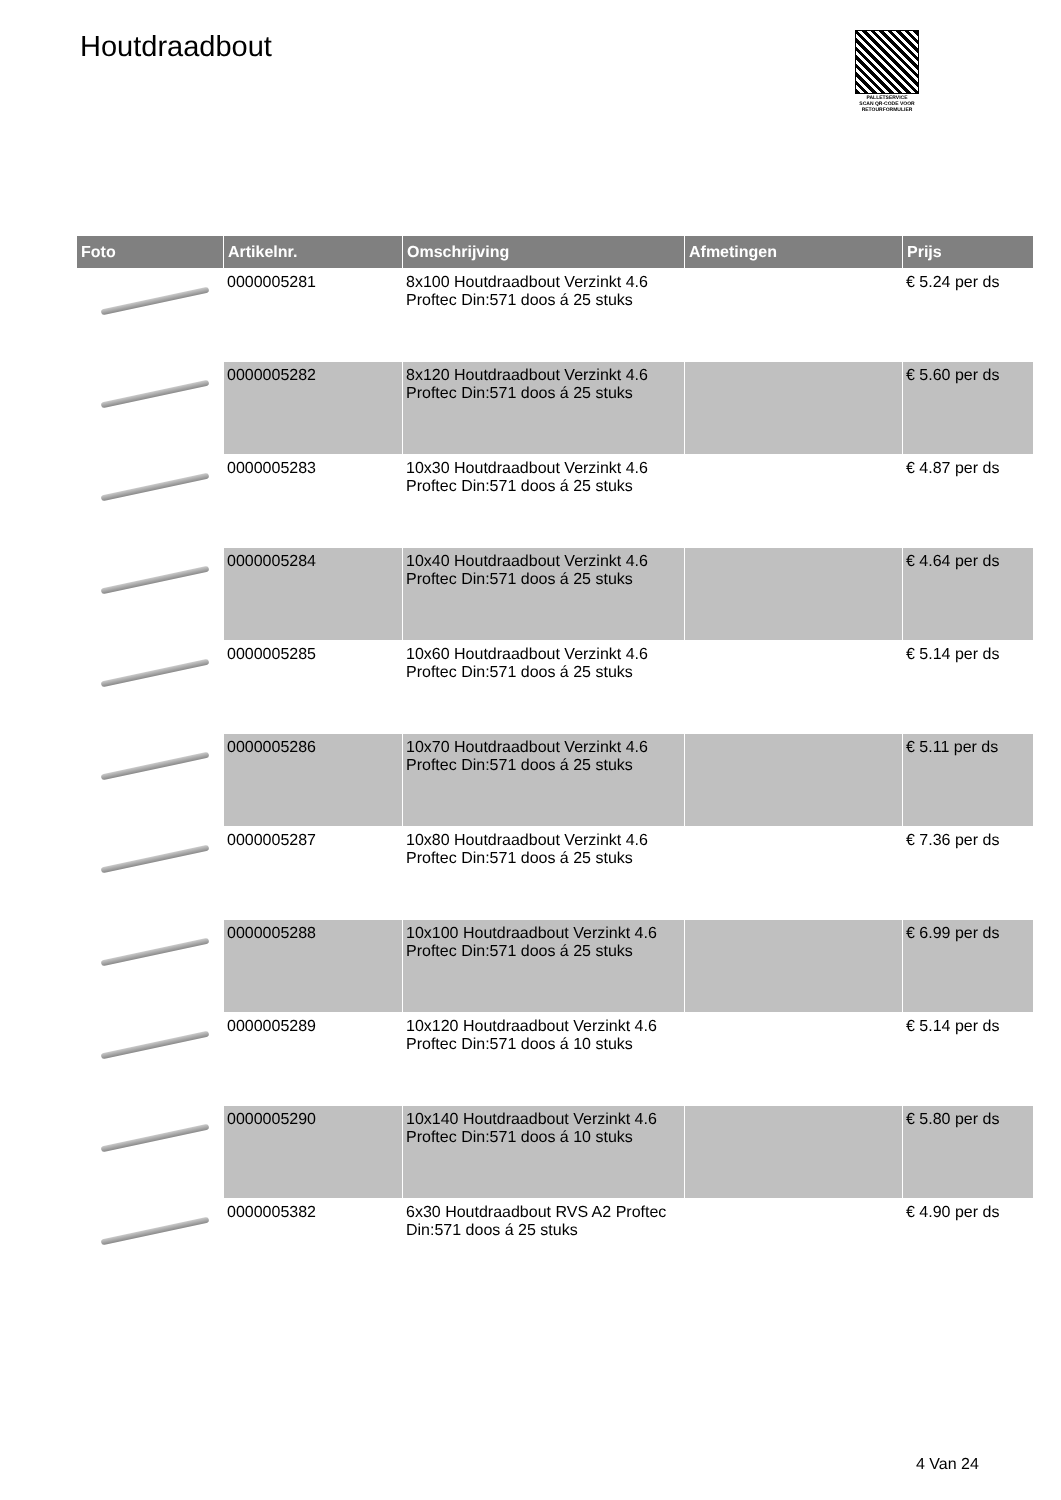Houtdraadbout
PALLETSERVICE
SCAN QR-CODE VOOR RETOURFORMULIER
| Foto | Artikelnr. | Omschrijving | Afmetingen | Prijs |
| --- | --- | --- | --- | --- |
| | 0000005281 | 8x100 Houtdraadbout Verzinkt 4.6 Proftec Din:571 doos á 25 stuks | | € 5.24 per ds |
| | 0000005282 | 8x120 Houtdraadbout Verzinkt 4.6 Proftec Din:571 doos á 25 stuks | | € 5.60 per ds |
| | 0000005283 | 10x30 Houtdraadbout Verzinkt 4.6 Proftec Din:571 doos á 25 stuks | | € 4.87 per ds |
| | 0000005284 | 10x40 Houtdraadbout Verzinkt 4.6 Proftec Din:571 doos á 25 stuks | | € 4.64 per ds |
| | 0000005285 | 10x60 Houtdraadbout Verzinkt 4.6 Proftec Din:571 doos á 25 stuks | | € 5.14 per ds |
| | 0000005286 | 10x70 Houtdraadbout Verzinkt 4.6 Proftec Din:571 doos á 25 stuks | | € 5.11 per ds |
| | 0000005287 | 10x80 Houtdraadbout Verzinkt 4.6 Proftec Din:571 doos á 25 stuks | | € 7.36 per ds |
| | 0000005288 | 10x100 Houtdraadbout Verzinkt 4.6 Proftec Din:571 doos á 25 stuks | | € 6.99 per ds |
| | 0000005289 | 10x120 Houtdraadbout Verzinkt 4.6 Proftec Din:571 doos á 10 stuks | | € 5.14 per ds |
| | 0000005290 | 10x140 Houtdraadbout Verzinkt 4.6 Proftec Din:571 doos á 10 stuks | | € 5.80 per ds |
| | 0000005382 | 6x30 Houtdraadbout RVS A2 Proftec Din:571 doos á 25 stuks | | € 4.90 per ds |
4 Van 24